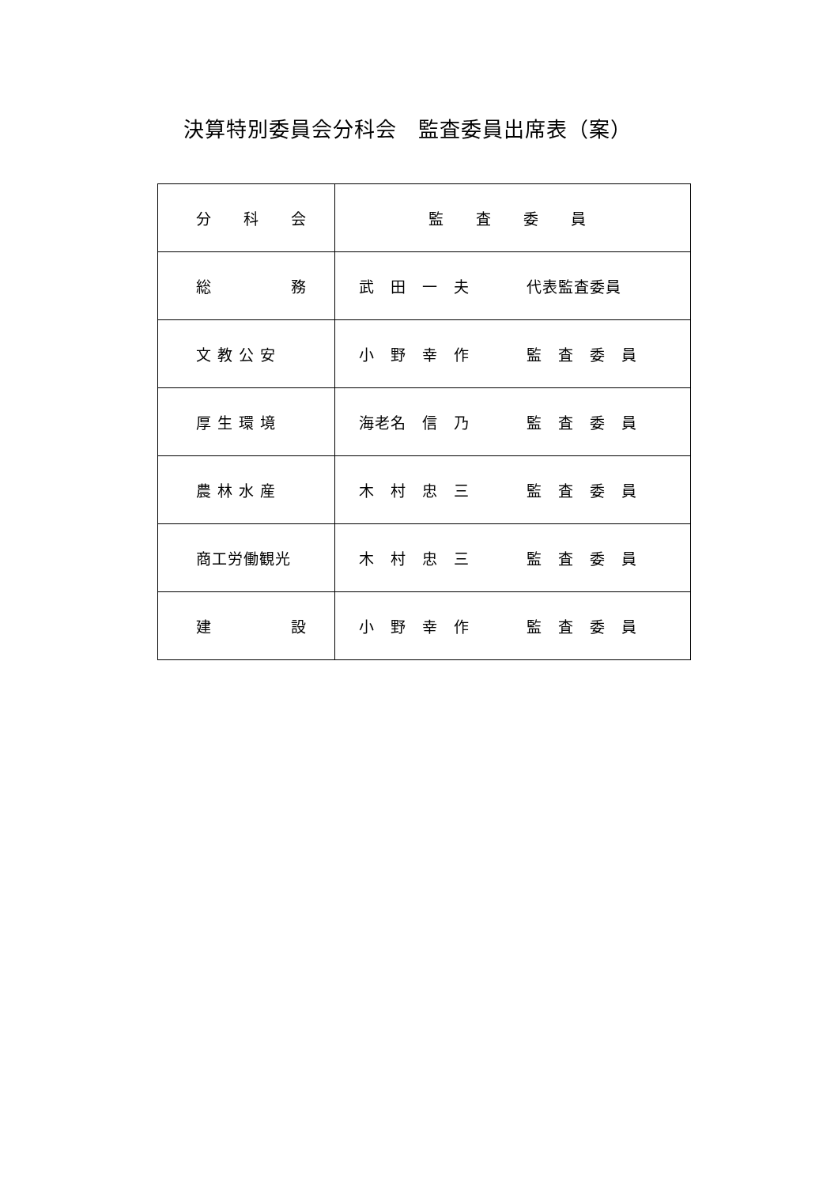決算特別委員会分科会　監査委員出席表（案）
| 分 科 会 | 監 査 委 員 |
| 総 務 | 武 田 一 夫 代表監査委員 |
| 文 教 公 安 | 小 野 幸 作 監 査 委 員 |
| 厚 生 環 境 | 海老名 信 乃 監 査 委 員 |
| 農 林 水 産 | 木 村 忠 三 監 査 委 員 |
| 商工労働観光 | 木 村 忠 三 監 査 委 員 |
| 建 設 | 小 野 幸 作 監 査 委 員 |